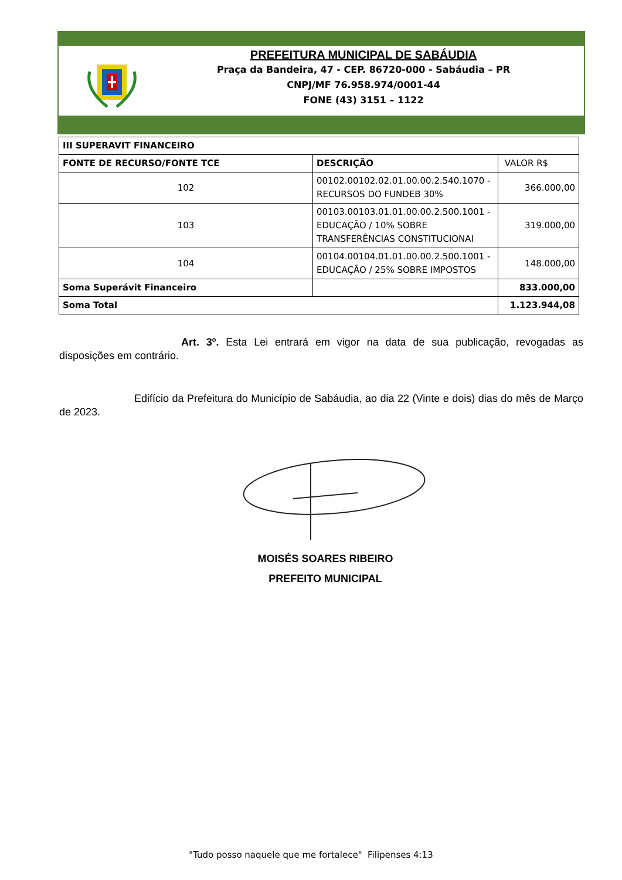PREFEITURA MUNICIPAL DE SABÁUDIA
Praça da Bandeira, 47 - CEP. 86720-000 - Sabáudia – PR
CNPJ/MF 76.958.974/0001-44
FONE (43) 3151 – 1122
| III SUPERAVIT FINANCEIRO | | |
| --- | --- | --- |
| FONTE DE RECURSO/FONTE TCE | DESCRIÇÃO | VALOR R$ |
| 102 | 00102.00102.02.01.00.00.2.540.1070 - RECURSOS DO FUNDEB 30% | 366.000,00 |
| 103 | 00103.00103.01.01.00.00.2.500.1001 - EDUCAÇÃO / 10% SOBRE TRANSFERÊNCIAS CONSTITUCIONAI | 319.000,00 |
| 104 | 00104.00104.01.01.00.00.2.500.1001 - EDUCAÇÃO / 25% SOBRE IMPOSTOS | 148.000,00 |
| Soma Superávit Financeiro | | 833.000,00 |
| Soma Total | | 1.123.944,08 |
Art. 3º. Esta Lei entrará em vigor na data de sua publicação, revogadas as disposições em contrário.
Edifício da Prefeitura do Município de Sabáudia, ao dia 22 (Vinte e dois) dias do mês de Março de 2023.
MOISÉS SOARES RIBEIRO
PREFEITO MUNICIPAL
"Tudo posso naquele que me fortalece" Filipenses 4:13